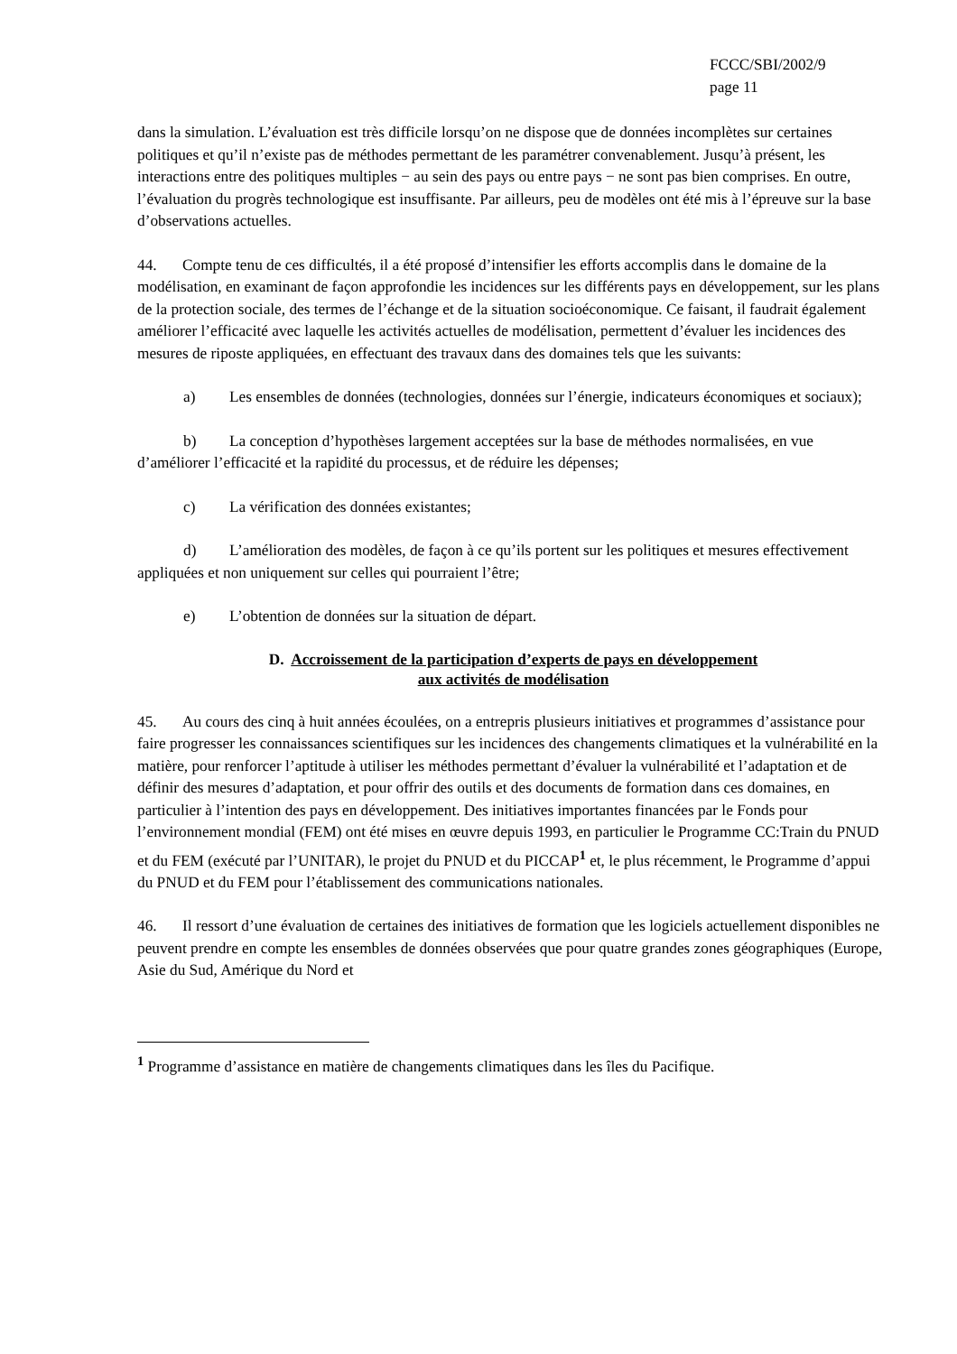FCCC/SBI/2002/9
page 11
dans la simulation. L’évaluation est très difficile lorsqu’on ne dispose que de données incomplètes sur certaines politiques et qu’il n’existe pas de méthodes permettant de les paramétrer convenablement. Jusqu’à présent, les interactions entre des politiques multiples − au sein des pays ou entre pays − ne sont pas bien comprises. En outre, l’évaluation du progrès technologique est insuffisante. Par ailleurs, peu de modèles ont été mis à l’épreuve sur la base d’observations actuelles.
44. Compte tenu de ces difficultés, il a été proposé d’intensifier les efforts accomplis dans le domaine de la modélisation, en examinant de façon approfondie les incidences sur les différents pays en développement, sur les plans de la protection sociale, des termes de l’échange et de la situation socioéconomique. Ce faisant, il faudrait également améliorer l’efficacité avec laquelle les activités actuelles de modélisation, permettent d’évaluer les incidences des mesures de riposte appliquées, en effectuant des travaux dans des domaines tels que les suivants:
a) Les ensembles de données (technologies, données sur l’énergie, indicateurs économiques et sociaux);
b) La conception d’hypothèses largement acceptées sur la base de méthodes normalisées, en vue d’améliorer l’efficacité et la rapidité du processus, et de réduire les dépenses;
c) La vérification des données existantes;
d) L’amélioration des modèles, de façon à ce qu’ils portent sur les politiques et mesures effectivement appliquées et non uniquement sur celles qui pourraient l’être;
e) L’obtention de données sur la situation de départ.
D. Accroissement de la participation d’experts de pays en développement
aux activités de modélisation
45. Au cours des cinq à huit années écoulées, on a entrepris plusieurs initiatives et programmes d’assistance pour faire progresser les connaissances scientifiques sur les incidences des changements climatiques et la vulnérabilité en la matière, pour renforcer l’aptitude à utiliser les méthodes permettant d’évaluer la vulnérabilité et l’adaptation et de définir des mesures d’adaptation, et pour offrir des outils et des documents de formation dans ces domaines, en particulier à l’intention des pays en développement. Des initiatives importantes financées par le Fonds pour l’environnement mondial (FEM) ont été mises en œuvre depuis 1993, en particulier le Programme CC:Train du PNUD et du FEM (exécuté par l’UNITAR), le projet du PNUD et du PICCAP<sup>1</sup> et, le plus récemment, le Programme d’appui du PNUD et du FEM pour l’établissement des communications nationales.
46. Il ressort d’une évaluation de certaines des initiatives de formation que les logiciels actuellement disponibles ne peuvent prendre en compte les ensembles de données observées que pour quatre grandes zones géographiques (Europe, Asie du Sud, Amérique du Nord et
<sup>1</sup> Programme d’assistance en matière de changements climatiques dans les îles du Pacifique.